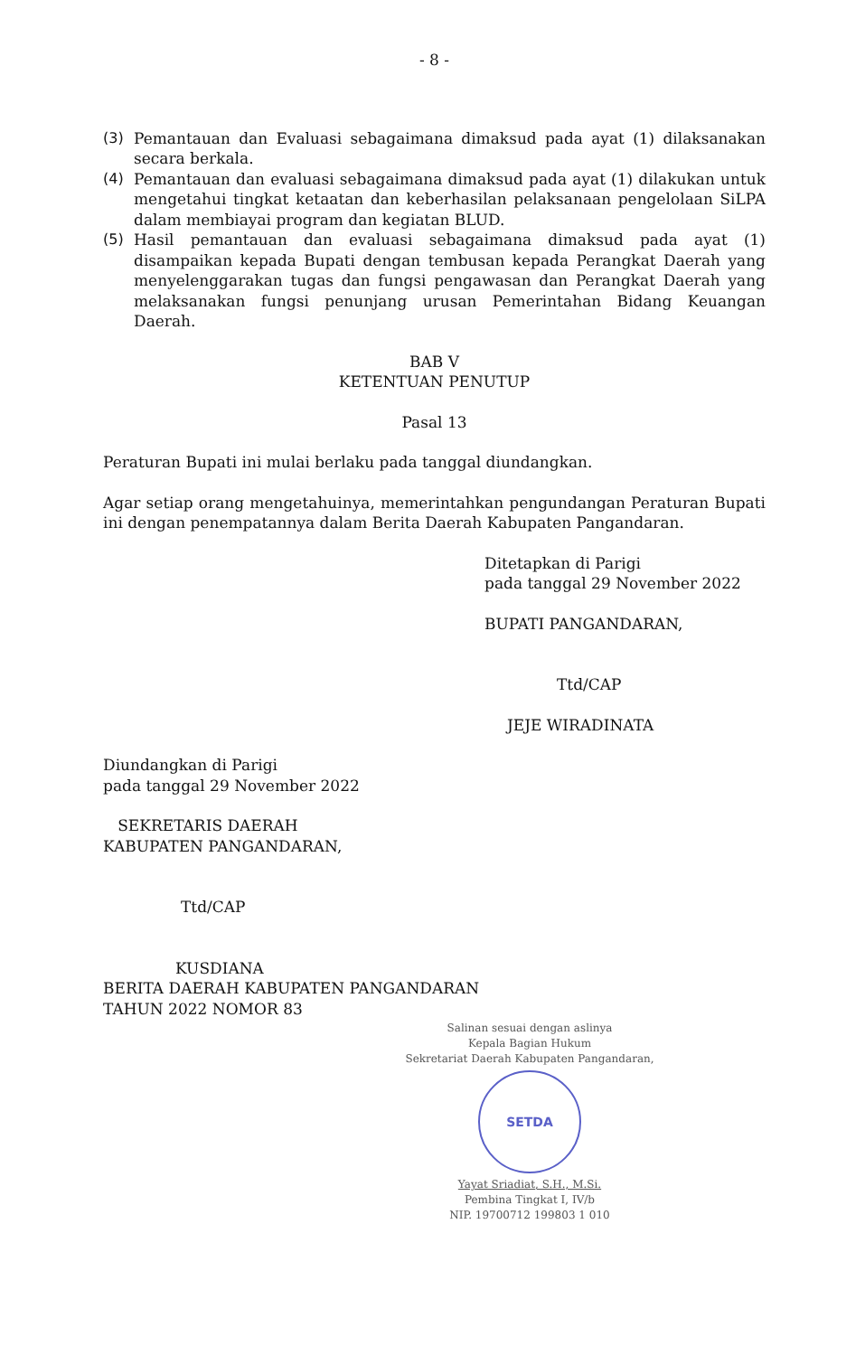- 8 -
(3) Pemantauan dan Evaluasi sebagaimana dimaksud pada ayat (1) dilaksanakan secara berkala.
(4) Pemantauan dan evaluasi sebagaimana dimaksud pada ayat (1) dilakukan untuk mengetahui tingkat ketaatan dan keberhasilan pelaksanaan pengelolaan SiLPA dalam membiayai program dan kegiatan BLUD.
(5) Hasil pemantauan dan evaluasi sebagaimana dimaksud pada ayat (1) disampaikan kepada Bupati dengan tembusan kepada Perangkat Daerah yang menyelenggarakan tugas dan fungsi pengawasan dan Perangkat Daerah yang melaksanakan fungsi penunjang urusan Pemerintahan Bidang Keuangan Daerah.
BAB V
KETENTUAN PENUTUP
Pasal 13
Peraturan Bupati ini mulai berlaku pada tanggal diundangkan.
Agar setiap orang mengetahuinya, memerintahkan pengundangan Peraturan Bupati ini dengan penempatannya dalam Berita Daerah Kabupaten Pangandaran.
Ditetapkan di Parigi
pada tanggal 29 November 2022
BUPATI PANGANDARAN,
Ttd/CAP
JEJE WIRADINATA
Diundangkan di Parigi
pada tanggal 29 November 2022
SEKRETARIS DAERAH
KABUPATEN PANGANDARAN,
Ttd/CAP
KUSDIANA
BERITA DAERAH KABUPATEN PANGANDARAN
TAHUN 2022 NOMOR 83
Salinan sesuai dengan aslinya
Kepala Bagian Hukum
Sekretariat Daerah Kabupaten Pangandaran,
SETDA
Yayat Sriadiat, S.H., M.Si.
Pembina Tingkat I, IV/b
NIP. 19700712 199803 1 010